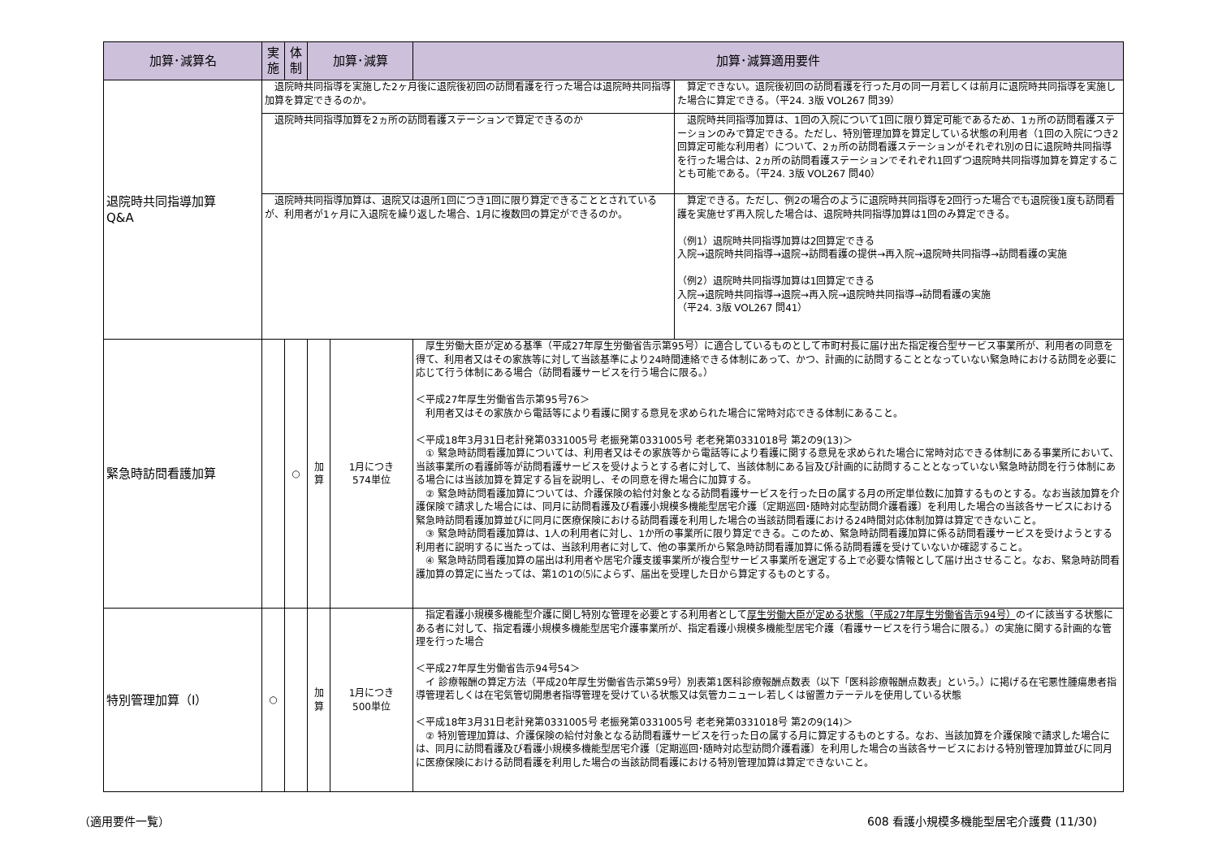| 加算･減算名 | 実施 | 体制 | 加算･減算 | | 加算･減算適用要件 | |
| --- | --- | --- | --- | --- | --- | --- |
| 退院時共同指導加算 Q&A | 退院時共同指導を実施した2ヶ月後に退院後初回の訪問看護を行った場合は退院時共同指導加算を算定できるのか。 | | | | | 算定できない。退院後初回の訪問看護を行った月の同一月若しくは前月に退院時共同指導を実施した場合に算定できる。（平24. 3版 VOL267 問39） |
| | 退院時共同指導加算を2ヵ所の訪問看護ステーションで算定できるのか | | | | | 退院時共同指導加算は、1回の入院について1回に限り算定可能であるため、1ヵ所の訪問看護ステーションのみで算定できる。ただし、特別管理加算を算定している状態の利用者（1回の入院につき2回算定可能な利用者）について、2ヵ所の訪問看護ステーションがそれぞれ別の日に退院時共同指導を行った場合は、2ヵ所の訪問看護ステーションでそれぞれ1回ずつ退院時共同指導加算を算定することも可能である。（平24. 3版 VOL267 問40） |
| | 退院時共同指導加算は、退院又は退所1回につき1回に限り算定できることとされているが、利用者が1ヶ月に入退院を繰り返した場合、1月に複数回の算定ができるのか。 | | | | | 算定できる。ただし、例2の場合のように退院時共同指導を2回行った場合でも退院後1度も訪問看護を実施せず再入院した場合は、退院時共同指導加算は1回のみ算定できる。 （例1）退院時共同指導加算は2回算定できる 入院→退院時共同指導→退院→訪問看護の提供→再入院→退院時共同指導→訪問看護の実施 （例2）退院時共同指導加算は1回算定できる 入院→退院時共同指導→退院→再入院→退院時共同指導→訪問看護の実施 （平24. 3版 VOL267 問41） |
| 緊急時訪問看護加算 | | ○ | 加算 | 1月につき 574単位 | 厚生労働大臣が定める基準（平成27年厚生労働省告示第95号）に適合しているものとして市町村長に届け出た指定複合型サービス事業所が、利用者の同意を得て、利用者又はその家族等に対して当該基準により24時間連絡できる体制にあって、かつ、計画的に訪問することとなっていない緊急時における訪問を必要に応じて行う体制にある場合（訪問看護サービスを行う場合に限る。） ＜平成27年厚生労働省告示第95号76＞ 利用者又はその家族から電話等により看護に関する意見を求められた場合に常時対応できる体制にあること。 ＜平成18年3月31日老計発第0331005号 老振発第0331005号 老老発第0331018号 第2の9(13)＞ ① 緊急時訪問看護加算については、利用者又はその家族等から電話等により看護に関する意見を求められた場合に常時対応できる体制にある事業所において、当該事業所の看護師等が訪問看護サービスを受けようとする者に対して、当該体制にある旨及び計画的に訪問することとなっていない緊急時訪問を行う体制にある場合には当該加算を算定する旨を説明し、その同意を得た場合に加算する。 ② 緊急時訪問看護加算については、介護保険の給付対象となる訪問看護サービスを行った日の属する月の所定単位数に加算するものとする。なお当該加算を介護保険で請求した場合には、同月に訪問看護及び看護小規模多機能型居宅介護〔定期巡回･随時対応型訪問介護看護〕を利用した場合の当該各サービスにおける緊急時訪問看護加算並びに同月に医療保険における訪問看護を利用した場合の当該訪問看護における24時間対応体制加算は算定できないこと。 ③ 緊急時訪問看護加算は、1人の利用者に対し、1か所の事業所に限り算定できる。このため、緊急時訪問看護加算に係る訪問看護サービスを受けようとする利用者に説明するに当たっては、当該利用者に対して、他の事業所から緊急時訪問看護加算に係る訪問看護を受けていないか確認すること。 ④ 緊急時訪問看護加算の届出は利用者や居宅介護支援事業所が複合型サービス事業所を選定する上で必要な情報として届け出させること。なお、緊急時訪問看護加算の算定に当たっては、第1の1の⑸によらず、届出を受理した日から算定するものとする。 | |
| 特別管理加算（Ⅰ） | ○ | | 加算 | 1月につき 500単位 | 指定看護小規模多機能型介護に関し特別な管理を必要とする利用者として 厚生労働大臣が定める状態（平成27年厚生労働省告示94号） のイに該当する状態にある者に対して、指定看護小規模多機能型居宅介護事業所が、指定看護小規模多機能型居宅介護（看護サービスを行う場合に限る。）の実施に関する計画的な管理を行った場合 ＜平成27年厚生労働省告示94号54＞ イ 診療報酬の算定方法（平成20年厚生労働省告示第59号）別表第1医科診療報酬点数表（以下「医科診療報酬点数表」という。）に掲げる在宅悪性腫瘍患者指導管理若しくは在宅気管切開患者指導管理を受けている状態又は気管カニューレ若しくは留置カテーテルを使用している状態 ＜平成18年3月31日老計発第0331005号 老振発第0331005号 老老発第0331018号 第2の9(14)＞ ② 特別管理加算は、介護保険の給付対象となる訪問看護サービスを行った日の属する月に算定するものとする。なお、当該加算を介護保険で請求した場合には、同月に訪問看護及び看護小規模多機能型居宅介護〔定期巡回･随時対応型訪問介護看護〕を利用した場合の当該各サービスにおける特別管理加算並びに同月に医療保険における訪問看護を利用した場合の当該訪問看護における特別管理加算は算定できないこと。 | |
（適用要件一覧）
608 看護小規模多機能型居宅介護費 (11/30)